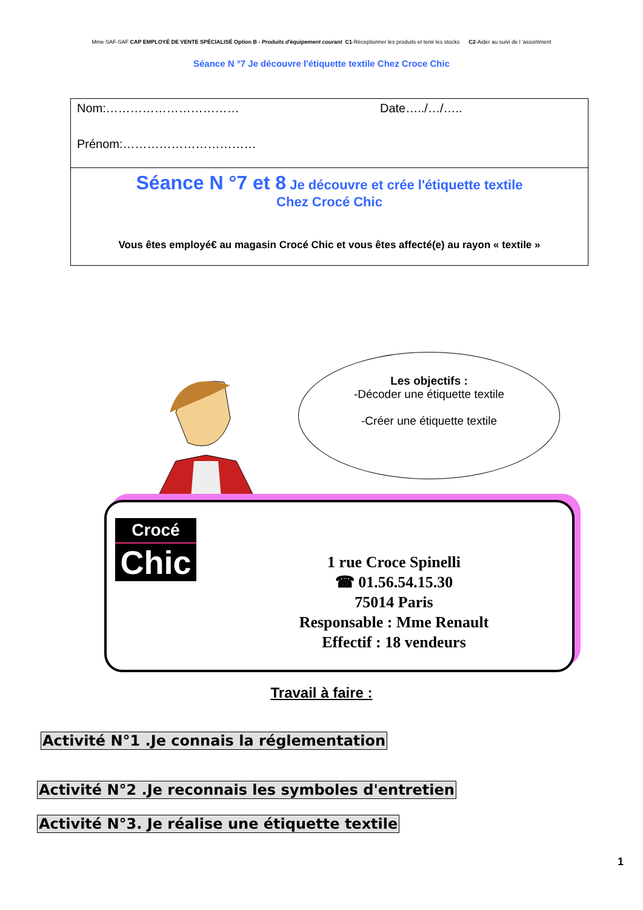Mme SAF-SAF CAP EMPLOYÉ DE VENTE SPÉCIALISÉ Option B - Produits d'équipement courant C1-Réceptionner les produits et tenir les stocks C2-Aider au suivi de l 'assortiment
Séance N °7 Je découvre l'étiquette textile Chez Croce Chic
Nom:…………………………… Date…../…/…..
Prénom:……………………………
Séance N °7 et 8 Je découvre et crée l'étiquette textile
Chez Crocé Chic
Vous êtes employé€ au magasin Crocé Chic et vous êtes affecté(e) au rayon « textile »
Les objectifs :
-Décoder une étiquette textile
-Créer une étiquette textile
Crocé
Chic
1 rue Croce Spinelli
☎ 01.56.54.15.30
75014 Paris
Responsable : Mme Renault
Effectif : 18 vendeurs
Travail à faire :
Activité N°1 .Je connais la réglementation
Activité N°2 .Je reconnais les symboles d'entretien
Activité N°3. Je réalise une étiquette textile
1